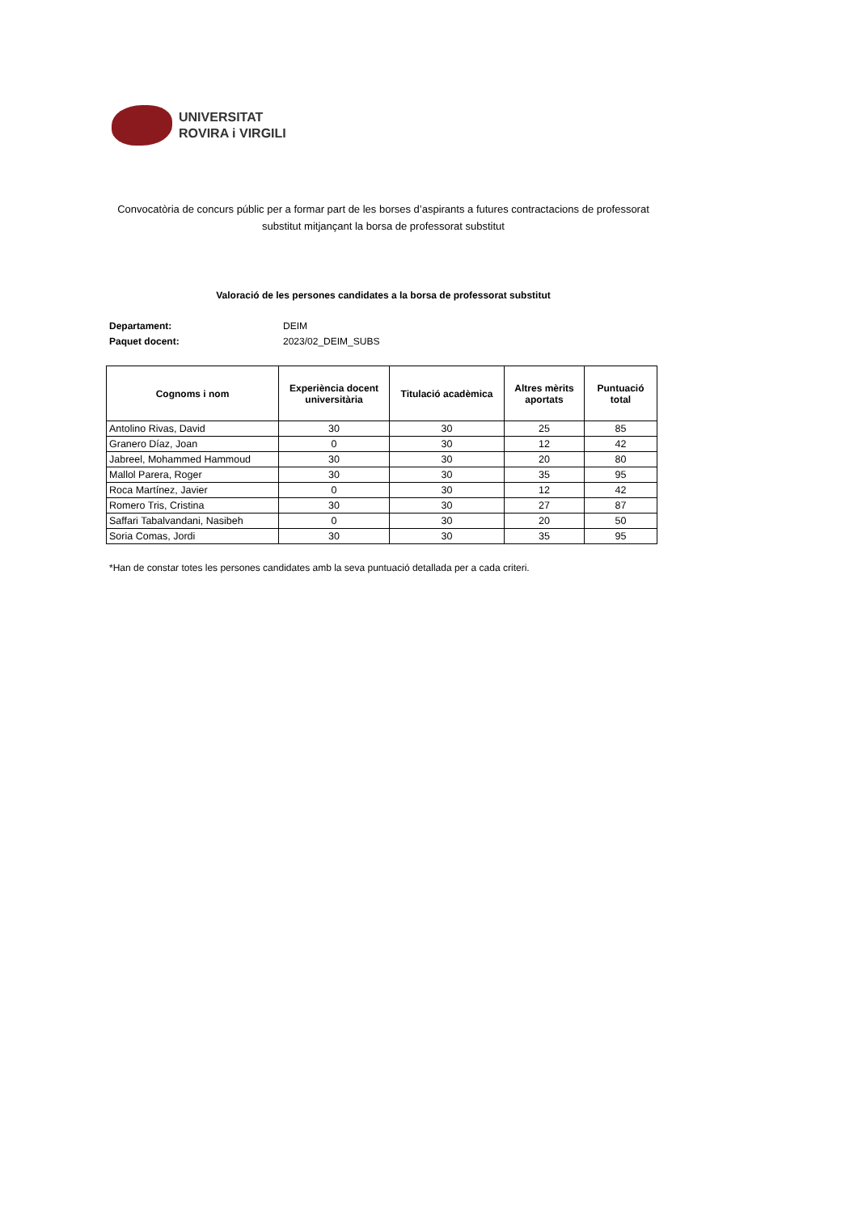UNIVERSITAT
ROVIRA i VIRGILI
Convocatòria de concurs públic per a formar part de les borses d’aspirants a futures contractacions de professorat substitut mitjançant la borsa de professorat substitut
Valoració de les persones candidates a la borsa de professorat substitut
Departament: DEIM
Paquet docent: 2023/02_DEIM_SUBS
| Cognoms i nom | Experiència docent universitària | Titulació acadèmica | Altres mèrits aportats | Puntuació total |
| --- | --- | --- | --- | --- |
| Antolino Rivas, David | 30 | 30 | 25 | 85 |
| Granero Díaz, Joan | 0 | 30 | 12 | 42 |
| Jabreel, Mohammed Hammoud | 30 | 30 | 20 | 80 |
| Mallol Parera, Roger | 30 | 30 | 35 | 95 |
| Roca Martínez, Javier | 0 | 30 | 12 | 42 |
| Romero Tris, Cristina | 30 | 30 | 27 | 87 |
| Saffari Tabalvandani, Nasibeh | 0 | 30 | 20 | 50 |
| Soria Comas, Jordi | 30 | 30 | 35 | 95 |
*Han de constar totes les persones candidates amb la seva puntuació detallada per a cada criteri.